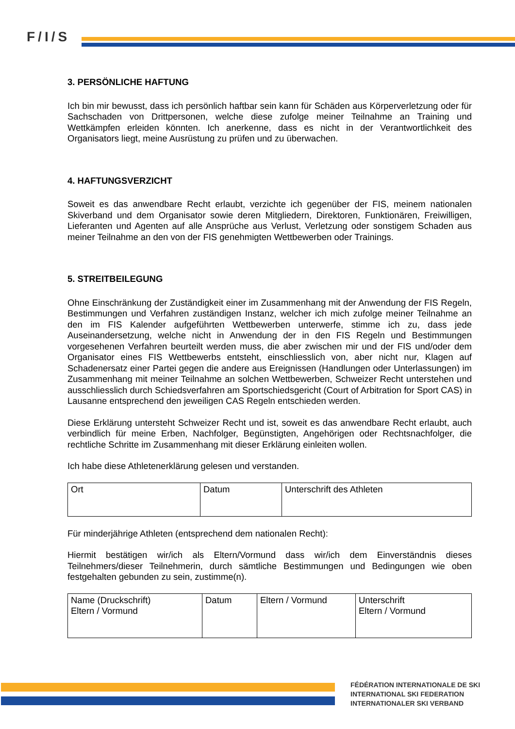F/I/S
3. PERSÖNLICHE HAFTUNG
Ich bin mir bewusst, dass ich persönlich haftbar sein kann für Schäden aus Körperverletzung oder für Sachschaden von Drittpersonen, welche diese zufolge meiner Teilnahme an Training und Wettkämpfen erleiden könnten. Ich anerkenne, dass es nicht in der Verantwortlichkeit des Organisators liegt, meine Ausrüstung zu prüfen und zu überwachen.
4. HAFTUNGSVERZICHT
Soweit es das anwendbare Recht erlaubt, verzichte ich gegenüber der FIS, meinem nationalen Skiverband und dem Organisator sowie deren Mitgliedern, Direktoren, Funktionären, Freiwilligen, Lieferanten und Agenten auf alle Ansprüche aus Verlust, Verletzung oder sonstigem Schaden aus meiner Teilnahme an den von der FIS genehmigten Wettbewerben oder Trainings.
5. STREITBEILEGUNG
Ohne Einschränkung der Zuständigkeit einer im Zusammenhang mit der Anwendung der FIS Regeln, Bestimmungen und Verfahren zuständigen Instanz, welcher ich mich zufolge meiner Teilnahme an den im FIS Kalender aufgeführten Wettbewerben unterwerfe, stimme ich zu, dass jede Auseinandersetzung, welche nicht in Anwendung der in den FIS Regeln und Bestimmungen vorgesehenen Verfahren beurteilt werden muss, die aber zwischen mir und der FIS und/oder dem Organisator eines FIS Wettbewerbs entsteht, einschliesslich von, aber nicht nur, Klagen auf Schadenersatz einer Partei gegen die andere aus Ereignissen (Handlungen oder Unterlassungen) im Zusammenhang mit meiner Teilnahme an solchen Wettbewerben, Schweizer Recht unterstehen und ausschliesslich durch Schiedsverfahren am Sportschiedsgericht (Court of Arbitration for Sport CAS) in Lausanne entsprechend den jeweiligen CAS Regeln entschieden werden.
Diese Erklärung untersteht Schweizer Recht und ist, soweit es das anwendbare Recht erlaubt, auch verbindlich für meine Erben, Nachfolger, Begünstigten, Angehörigen oder Rechtsnachfolger, die rechtliche Schritte im Zusammenhang mit dieser Erklärung einleiten wollen.
Ich habe diese Athletenerklärung gelesen und verstanden.
| Ort | Datum | Unterschrift des Athleten |
Für minderjährige Athleten (entsprechend dem nationalen Recht):
Hiermit bestätigen wir/ich als Eltern/Vormund dass wir/ich dem Einverständnis dieses Teilnehmers/dieser Teilnehmerin, durch sämtliche Bestimmungen und Bedingungen wie oben festgehalten gebunden zu sein, zustimme(n).
| Name (Druckschrift) Eltern / Vormund | Datum | Eltern / Vormund | Unterschrift Eltern / Vormund |
FÉDÉRATION INTERNATIONALE DE SKI
INTERNATIONAL SKI FEDERATION
INTERNATIONALER SKI VERBAND